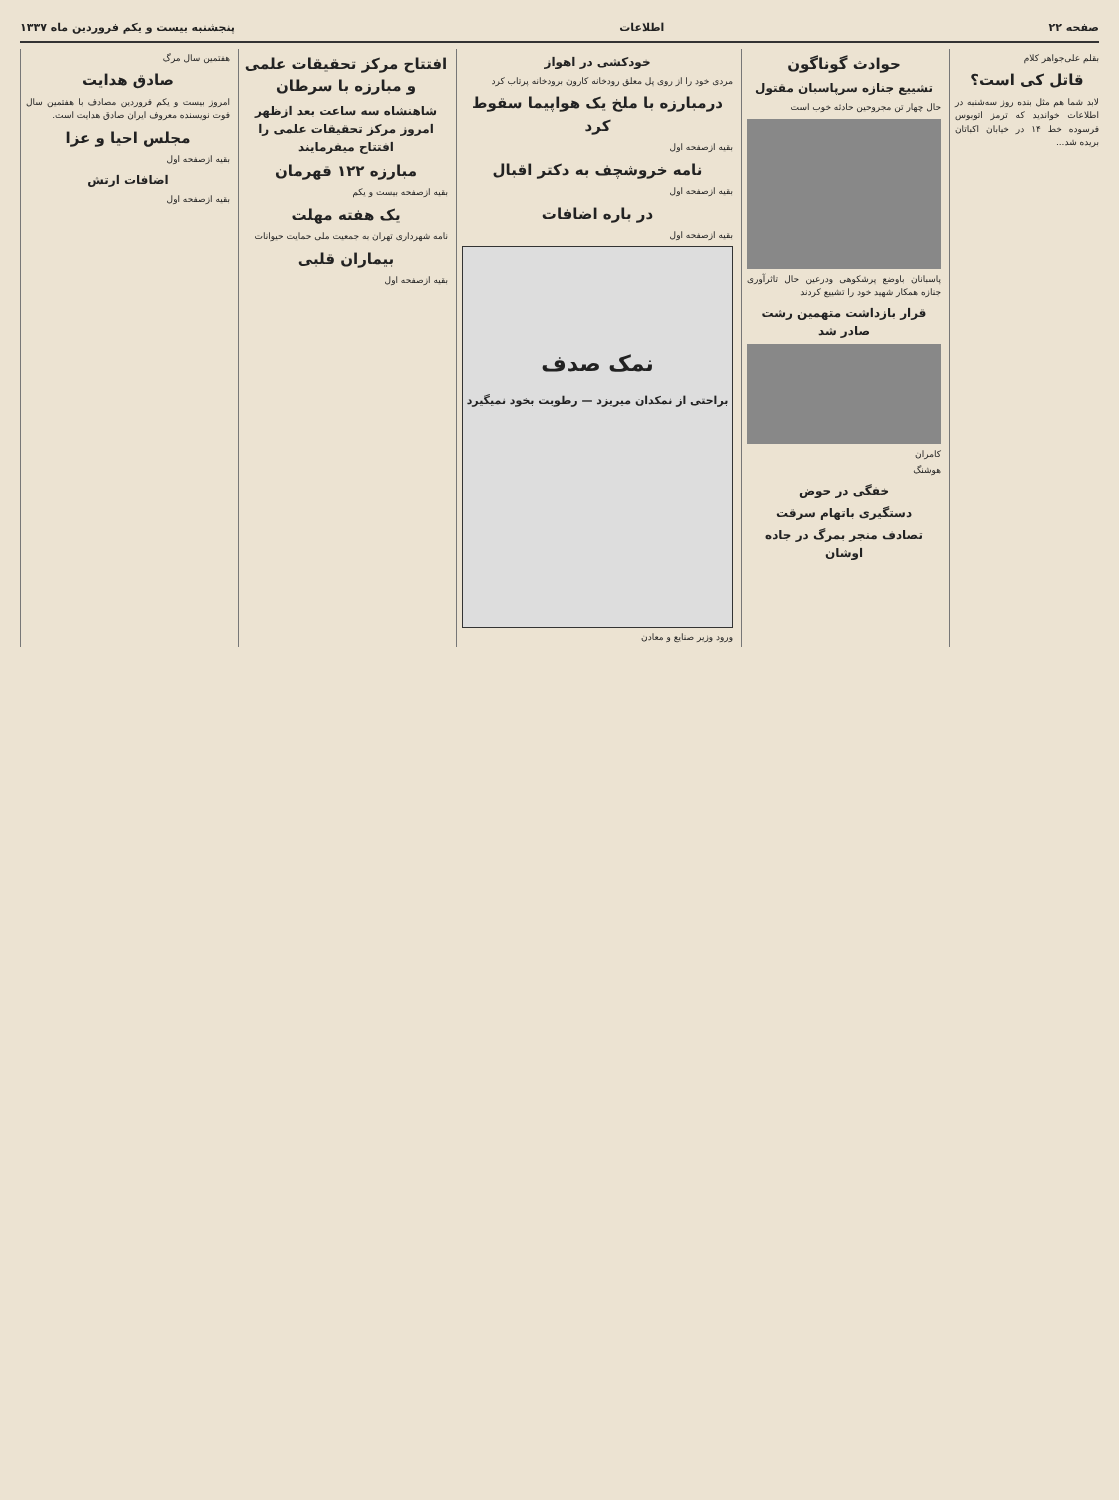صفحه ۲۲ اطلاعات پنجشنبه بیست و یکم فروردین ماه ۱۳۳۷
بقلم علی‌جواهر کلام
قاتل کی است؟
لابد شما هم مثل بنده روز سه‌شنبه در اطلاعات خواندید که ترمز اتوبوس فرسوده خط ۱۴ در خیابان اکباتان بریده شد...
حوادث گوناگون
تشییع جنازه سرپاسبان مقتول
حال چهار تن مجروحین حادثه خوب است
پاسبانان باوضع پرشکوهی ودرعین حال تاثرآوری جنازه همکار شهید خود را تشییع کردند
قرار بازداشت متهمین رشت صادر شد
کامران
هوشنگ
خفگی در حوض
دستگیری باتهام سرقت
تصادف منجر بمرگ در جاده اوشان
خودکشی در اهواز
مردی خود را از روی پل معلق رودخانه کارون برودخانه پرتاب کرد
درمبارزه با ملخ یک هواپیما سقوط کرد
بقیه ازصفحه اول
نامه خروشچف به دکتر اقبال
بقیه ازصفحه اول
در باره اضافات
بقیه ازصفحه اول
نمک صدف
براحتی از نمکدان میریزد — رطوبت بخود نمیگیرد
ورود وزیر صنایع و معادن
افتتاح مرکز تحقیقات علمی و مبارزه با سرطان
شاهنشاه سه ساعت بعد ازظهر امروز مرکز تحقیقات علمی را افتتاح میفرمایند
مبارزه ۱۲۲ قهرمان
بقیه ازصفحه بیست و یکم
یک هفته مهلت
نامه شهرداری تهران به جمعیت ملی حمایت حیوانات
بیماران قلبی
بقیه ازصفحه اول
هفتمین سال مرگ
صادق هدایت
امروز بیست و یکم فروردین مصادف با هفتمین سال فوت نویسنده معروف ایران صادق هدایت است.
مجلس احیا و عزا
بقیه ازصفحه اول
اضافات ارتش
بقیه ازصفحه اول